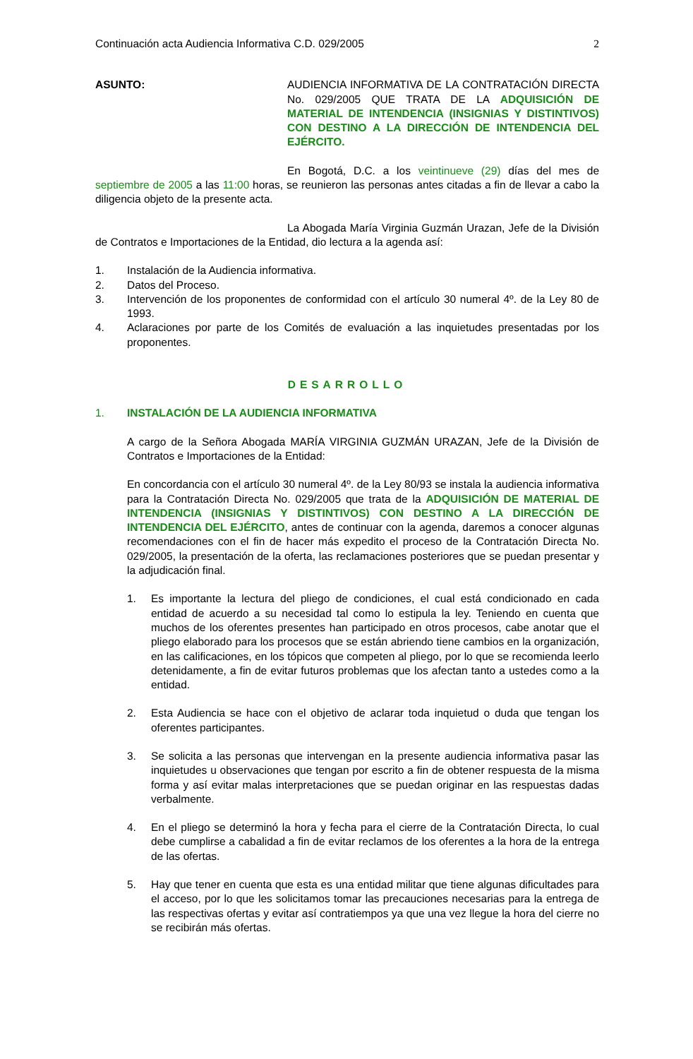Continuación acta Audiencia Informativa C.D. 029/2005 2
ASUNTO: AUDIENCIA INFORMATIVA DE LA CONTRATACIÓN DIRECTA No. 029/2005 QUE TRATA DE LA ADQUISICIÓN DE MATERIAL DE INTENDENCIA (INSIGNIAS Y DISTINTIVOS) CON DESTINO A LA DIRECCIÓN DE INTENDENCIA DEL EJÉRCITO.
En Bogotá, D.C. a los veintinueve (29) días del mes de septiembre de 2005 a las 11:00 horas, se reunieron las personas antes citadas a fin de llevar a cabo la diligencia objeto de la presente acta.
La Abogada María Virginia Guzmán Urazan, Jefe de la División de Contratos e Importaciones de la Entidad, dio lectura a la agenda así:
1. Instalación de la Audiencia informativa.
2. Datos del Proceso.
3. Intervención de los proponentes de conformidad con el artículo 30 numeral 4º. de la Ley 80 de 1993.
4. Aclaraciones por parte de los Comités de evaluación a las inquietudes presentadas por los proponentes.
DESARROLLO
1. INSTALACIÓN DE LA AUDIENCIA INFORMATIVA
A cargo de la Señora Abogada MARÍA VIRGINIA GUZMÁN URAZAN, Jefe de la División de Contratos e Importaciones de la Entidad:
En concordancia con el artículo 30 numeral 4º. de la Ley 80/93 se instala la audiencia informativa para la Contratación Directa No. 029/2005 que trata de la ADQUISICIÓN DE MATERIAL DE INTENDENCIA (INSIGNIAS Y DISTINTIVOS) CON DESTINO A LA DIRECCIÓN DE INTENDENCIA DEL EJÉRCITO, antes de continuar con la agenda, daremos a conocer algunas recomendaciones con el fin de hacer más expedito el proceso de la Contratación Directa No. 029/2005, la presentación de la oferta, las reclamaciones posteriores que se puedan presentar y la adjudicación final.
1. Es importante la lectura del pliego de condiciones, el cual está condicionado en cada entidad de acuerdo a su necesidad tal como lo estipula la ley. Teniendo en cuenta que muchos de los oferentes presentes han participado en otros procesos, cabe anotar que el pliego elaborado para los procesos que se están abriendo tiene cambios en la organización, en las calificaciones, en los tópicos que competen al pliego, por lo que se recomienda leerlo detenidamente, a fin de evitar futuros problemas que los afectan tanto a ustedes como a la entidad.
2. Esta Audiencia se hace con el objetivo de aclarar toda inquietud o duda que tengan los oferentes participantes.
3. Se solicita a las personas que intervengan en la presente audiencia informativa pasar las inquietudes u observaciones que tengan por escrito a fin de obtener respuesta de la misma forma y así evitar malas interpretaciones que se puedan originar en las respuestas dadas verbalmente.
4. En el pliego se determinó la hora y fecha para el cierre de la Contratación Directa, lo cual debe cumplirse a cabalidad a fin de evitar reclamos de los oferentes a la hora de la entrega de las ofertas.
5. Hay que tener en cuenta que esta es una entidad militar que tiene algunas dificultades para el acceso, por lo que les solicitamos tomar las precauciones necesarias para la entrega de las respectivas ofertas y evitar así contratiempos ya que una vez llegue la hora del cierre no se recibirán más ofertas.